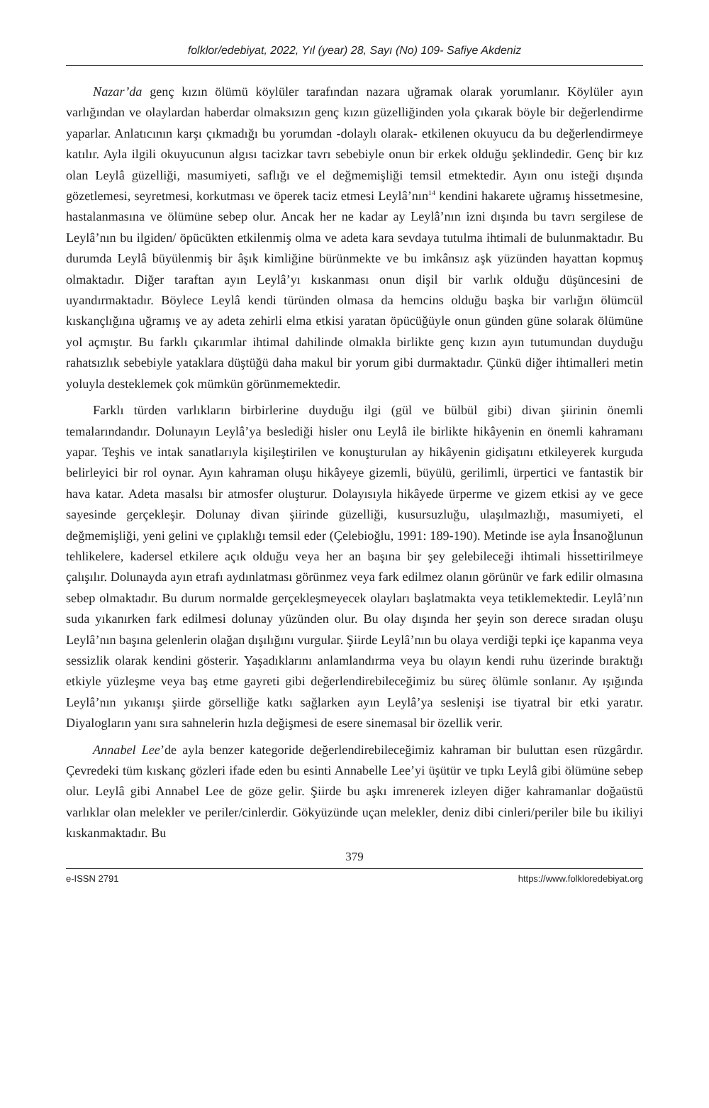folklor/edebiyat, 2022, Yıl (year) 28, Sayı (No) 109- Safiye Akdeniz
Nazar’da genç kızın ölümü köylüler tarafından nazara uğramak olarak yorumlanır. Köylüler ayın varlığından ve olaylardan haberdar olmaksızın genç kızın güzelliğinden yola çıkarak böyle bir değerlendirme yaparlar. Anlatıcının karşı çıkmadığı bu yorumdan -dolaylı olarak- etkilenen okuyucu da bu değerlendirmeye katılır. Ayla ilgili okuyucunun algısı tacizkar tavrı sebebiyle onun bir erkek olduğu şeklindedir. Genç bir kız olan Leylâ güzelliği, masumiyeti, saflığı ve el değmemişliği temsil etmektedir. Ayın onu isteği dışında gözetlemesi, seyretmesi, korkutması ve öperek taciz etmesi Leylâ’nın<sup>14</sup> kendini hakarete uğramış hissetmesine, hastalanmasına ve ölümüne sebep olur. Ancak her ne kadar ay Leylâ’nın izni dışında bu tavrı sergilese de Leylâ’nın bu ilgiden/ öpücükten etkilenmiş olma ve adeta kara sevdaya tutulma ihtimali de bulunmaktadır. Bu durumda Leylâ büyülenmiş bir âşık kimliğine bürünmekte ve bu imkânsız aşk yüzünden hayattan kopmuş olmaktadır. Diğer taraftan ayın Leylâ’yı kıskanması onun dişil bir varlık olduğu düşüncesini de uyandırmaktadır. Böylece Leylâ kendi türünden olmasa da hemcins olduğu başka bir varlığın ölümcül kıskançlığına uğramış ve ay adeta zehirli elma etkisi yaratan öpücüğüyle onun günden güne solarak ölümüne yol açmıştır. Bu farklı çıkarımlar ihtimal dahilinde olmakla birlikte genç kızın ayın tutumundan duyduğu rahatsızlık sebebiyle yataklara düştüğü daha makul bir yorum gibi durmaktadır. Çünkü diğer ihtimalleri metin yoluyla desteklemek çok mümkün görünmemektedir.
Farklı türden varlıkların birbirlerine duyduğu ilgi (gül ve bülbül gibi) divan şiirinin önemli temalarındandır. Dolunayın Leylâ’ya beslediği hisler onu Leylâ ile birlikte hikâyenin en önemli kahramanı yapar. Teşhis ve intak sanatlarıyla kişileştirilen ve konuşturulan ay hikâyenin gidişatını etkileyerek kurguda belirleyici bir rol oynar. Ayın kahraman oluşu hikâyeye gizemli, büyülü, gerilimli, ürpertici ve fantastik bir hava katar. Adeta masalsı bir atmosfer oluşturur. Dolayısıyla hikâyede ürperme ve gizem etkisi ay ve gece sayesinde gerçekleşir. Dolunay divan şiirinde güzelliği, kusursuzluğu, ulaşılmazlığı, masumiyeti, el değmemişliği, yeni gelini ve çıplaklığı temsil eder (Çelebioğlu, 1991: 189-190). Metinde ise ayla İnsanoğlunun tehlikelere, kadersel etkilere açık olduğu veya her an başına bir şey gelebileceği ihtimali hissettirilmeye çalışılır. Dolunayda ayın etrafı aydınlatması görünmez veya fark edilmez olanın görünür ve fark edilir olmasına sebep olmaktadır. Bu durum normalde gerçekleşmeyecek olayları başlatmakta veya tetiklemektedir. Leylâ’nın suda yıkanırken fark edilmesi dolunay yüzünden olur. Bu olay dışında her şeyin son derece sıradan oluşu Leylâ’nın başına gelenlerin olağan dışılığını vurgular. Şiirde Leylâ’nın bu olaya verdiği tepki içe kapanma veya sessizlik olarak kendini gösterir. Yaşadıklarını anlamlandırma veya bu olayın kendi ruhu üzerinde bıraktığı etkiyle yüzleşme veya baş etme gayreti gibi değerlendirebileceğimiz bu süreç ölümle sonlanır. Ay ışığında Leylâ’nın yıkanışı şiirde görselliğe katkı sağlarken ayın Leylâ’ya seslenişi ise tiyatral bir etki yaratır. Diyalogların yanı sıra sahnelerin hızla değişmesi de esere sinemasal bir özellik verir.
Annabel Lee’de ayla benzer kategoride değerlendirebileceğimiz kahraman bir buluttan esen rüzgârdır. Çevredeki tüm kıskanç gözleri ifade eden bu esinti Annabelle Lee’yi üşütür ve tıpkı Leylâ gibi ölümüne sebep olur. Leylâ gibi Annabel Lee de göze gelir. Şiirde bu aşkı imrenerek izleyen diğer kahramanlar doğaüstü varlıklar olan melekler ve periler/cinlerdir. Gökyüzünde uçan melekler, deniz dibi cinleri/periler bile bu ikiliyi kıskanmaktadır. Bu
379
e-ISSN 2791 https://www.folkloredebiyat.org